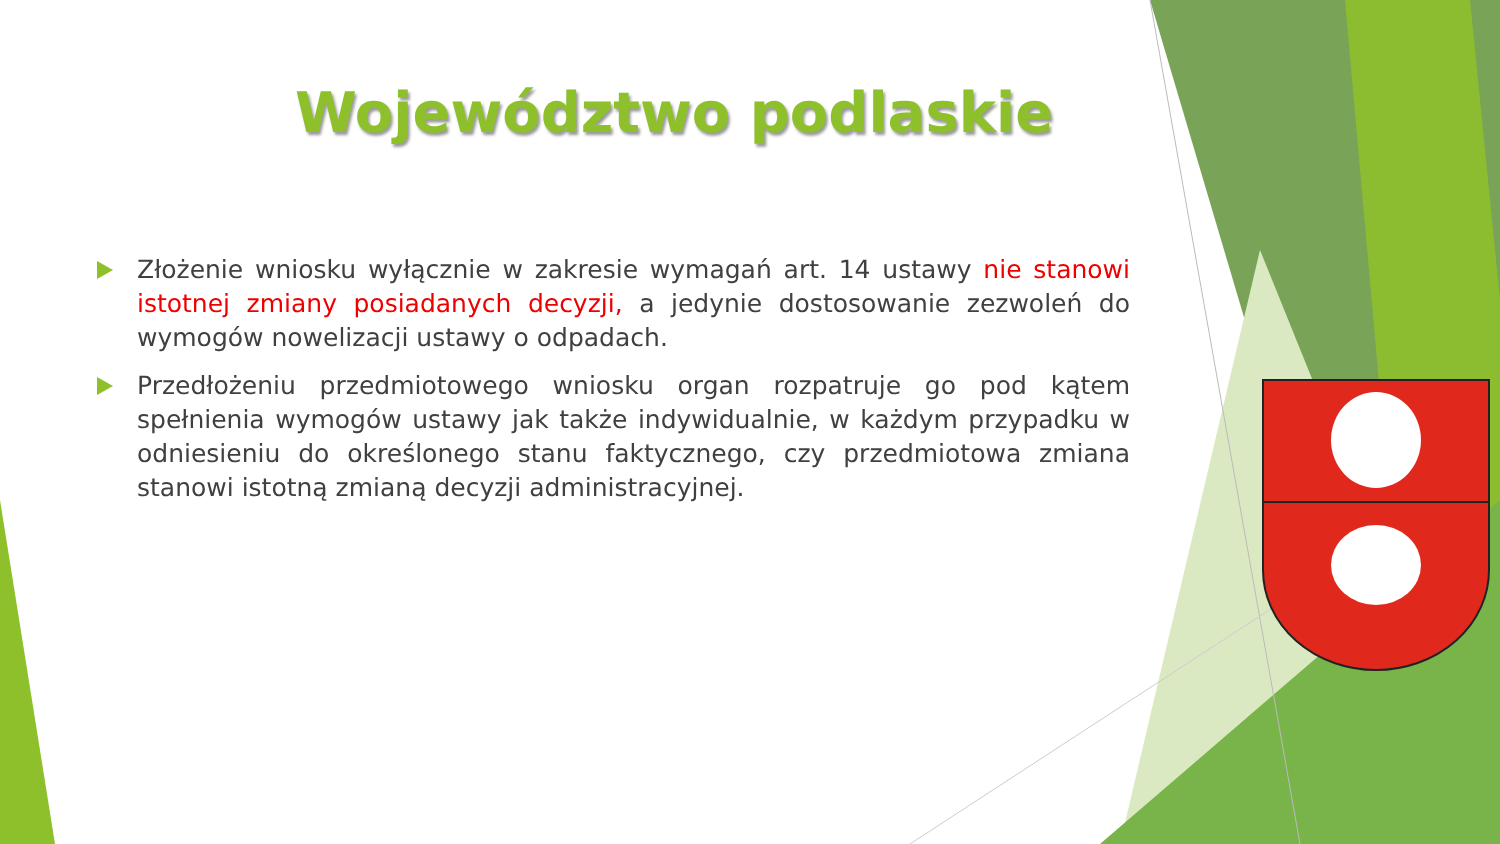Województwo podlaskie
Złożenie wniosku wyłącznie w zakresie wymagań art. 14 ustawy nie stanowi istotnej zmiany posiadanych decyzji, a jedynie dostosowanie zezwoleń do wymogów nowelizacji ustawy o odpadach.
Przedłożeniu przedmiotowego wniosku organ rozpatruje go pod kątem spełnienia wymogów ustawy jak także indywidualnie, w każdym przypadku w odniesieniu do określonego stanu faktycznego, czy przedmiotowa zmiana stanowi istotną zmianą decyzji administracyjnej.